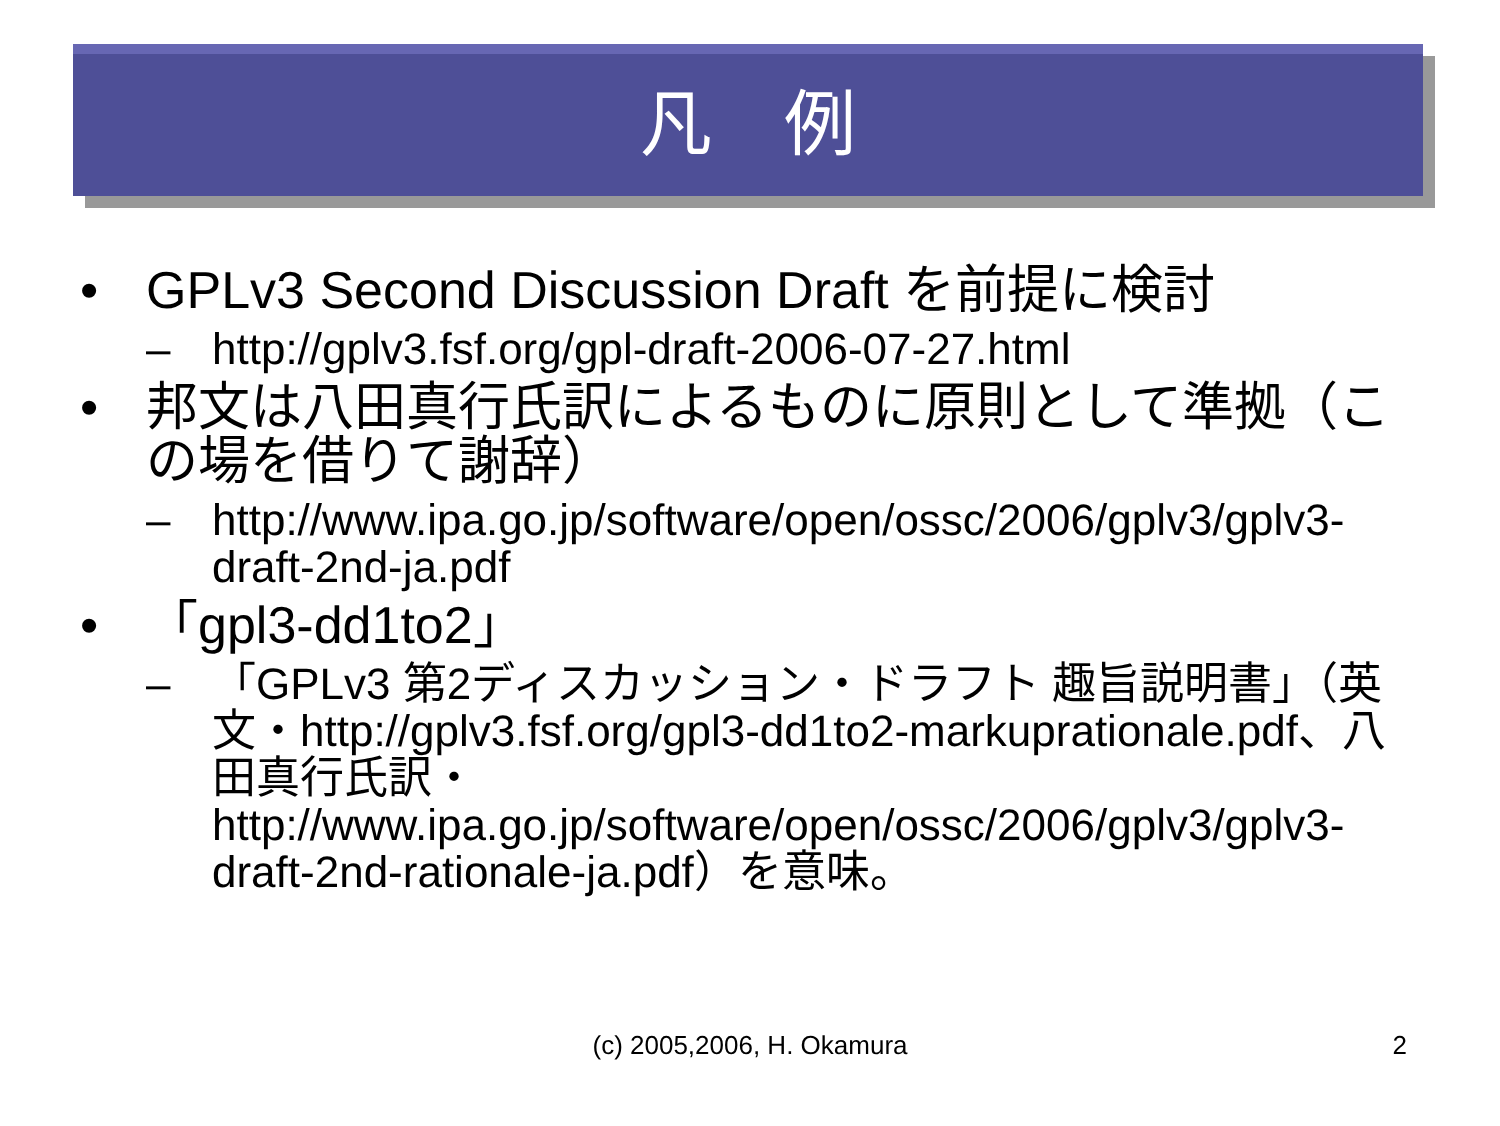凡　例
• GPLv3 Second Discussion Draft を前提に検討
– http://gplv3.fsf.org/gpl-draft-2006-07-27.html
• 邦文は八田真行氏訳によるものに原則として準拠（この場を借りて謝辞）
– http://www.ipa.go.jp/software/open/ossc/2006/gplv3/gplv3-draft-2nd-ja.pdf
• 「gpl3-dd1to2」
– 「GPLv3 第2ディスカッション・ドラフト 趣旨説明書」（英文・http://gplv3.fsf.org/gpl3-dd1to2-markuprationale.pdf、八田真行氏訳・http://www.ipa.go.jp/software/open/ossc/2006/gplv3/gplv3-draft-2nd-rationale-ja.pdf）を意味。
(c) 2005,2006, H. Okamura 2